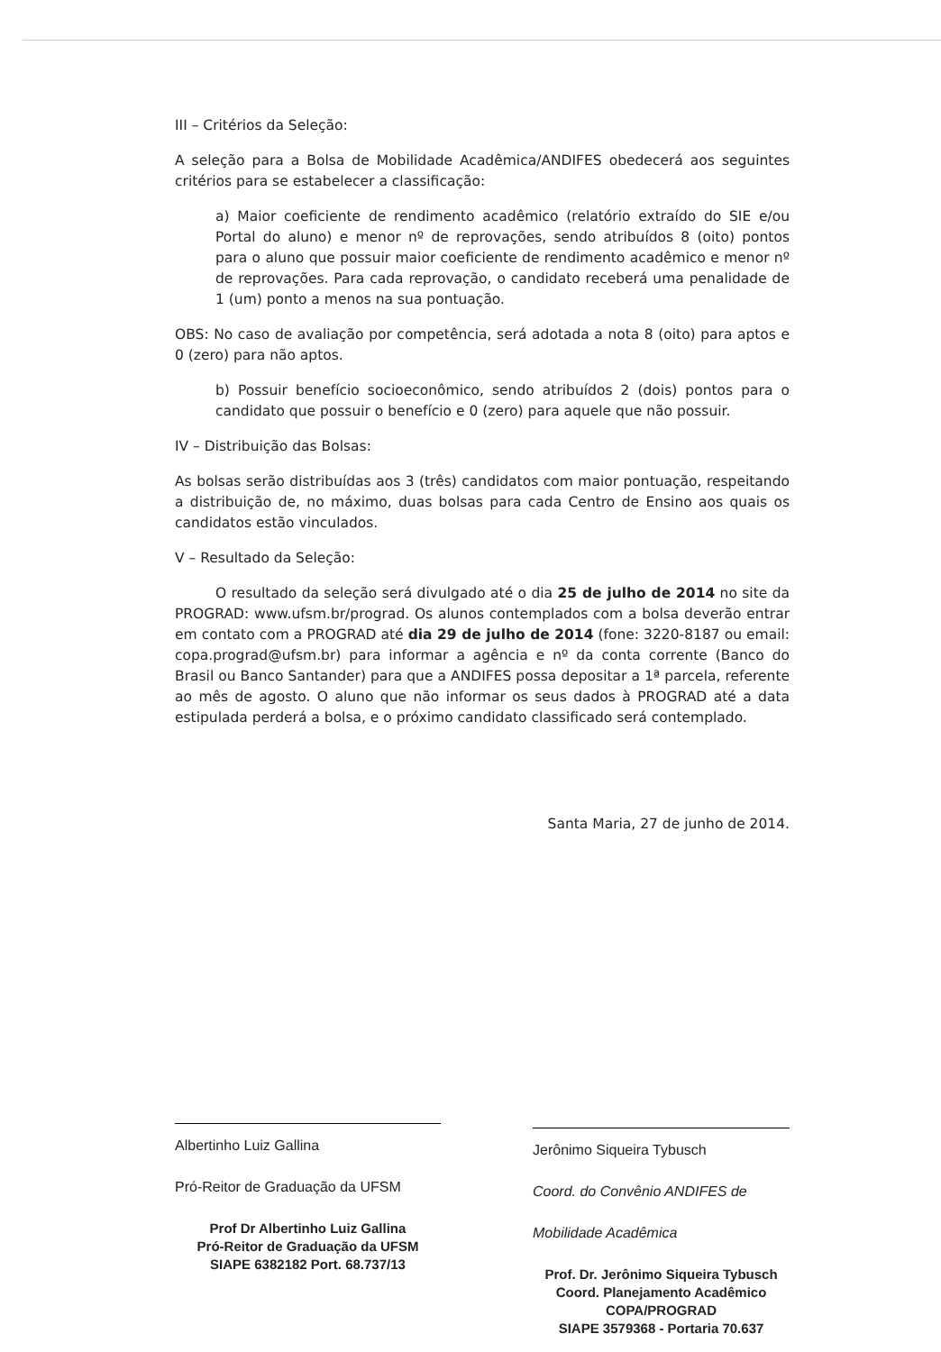III – Critérios da Seleção:
A seleção para a Bolsa de Mobilidade Acadêmica/ANDIFES obedecerá aos seguintes critérios para se estabelecer a classificação:
a) Maior coeficiente de rendimento acadêmico (relatório extraído do SIE e/ou Portal do aluno) e menor nº de reprovações, sendo atribuídos 8 (oito) pontos para o aluno que possuir maior coeficiente de rendimento acadêmico e menor nº de reprovações. Para cada reprovação, o candidato receberá uma penalidade de 1 (um) ponto a menos na sua pontuação.
OBS: No caso de avaliação por competência, será adotada a nota 8 (oito) para aptos e 0 (zero) para não aptos.
b) Possuir benefício socioeconômico, sendo atribuídos 2 (dois) pontos para o candidato que possuir o benefício e 0 (zero) para aquele que não possuir.
IV – Distribuição das Bolsas:
As bolsas serão distribuídas aos 3 (três) candidatos com maior pontuação, respeitando a distribuição de, no máximo, duas bolsas para cada Centro de Ensino aos quais os candidatos estão vinculados.
V – Resultado da Seleção:
O resultado da seleção será divulgado até o dia 25 de julho de 2014 no site da PROGRAD: www.ufsm.br/prograd. Os alunos contemplados com a bolsa deverão entrar em contato com a PROGRAD até dia 29 de julho de 2014 (fone: 3220-8187 ou email: copa.prograd@ufsm.br) para informar a agência e nº da conta corrente (Banco do Brasil ou Banco Santander) para que a ANDIFES possa depositar a 1ª parcela, referente ao mês de agosto. O aluno que não informar os seus dados à PROGRAD até a data estipulada perderá a bolsa, e o próximo candidato classificado será contemplado.
Santa Maria, 27 de junho de 2014.
Albertinho Luiz Gallina
Pró-Reitor de Graduação da UFSM
Prof Dr Albertinho Luiz Gallina
Pró-Reitor de Graduação da UFSM
SIAPE 6382182 Port. 68.737/13
Jerônimo Siqueira Tybusch
Coord. do Convênio ANDIFES de
Mobilidade Acadêmica
Prof. Dr. Jerônimo Siqueira Tybusch
Coord. Planejamento Acadêmico
COPA/PROGRAD
SIAPE 3579368 - Portaria 70.637